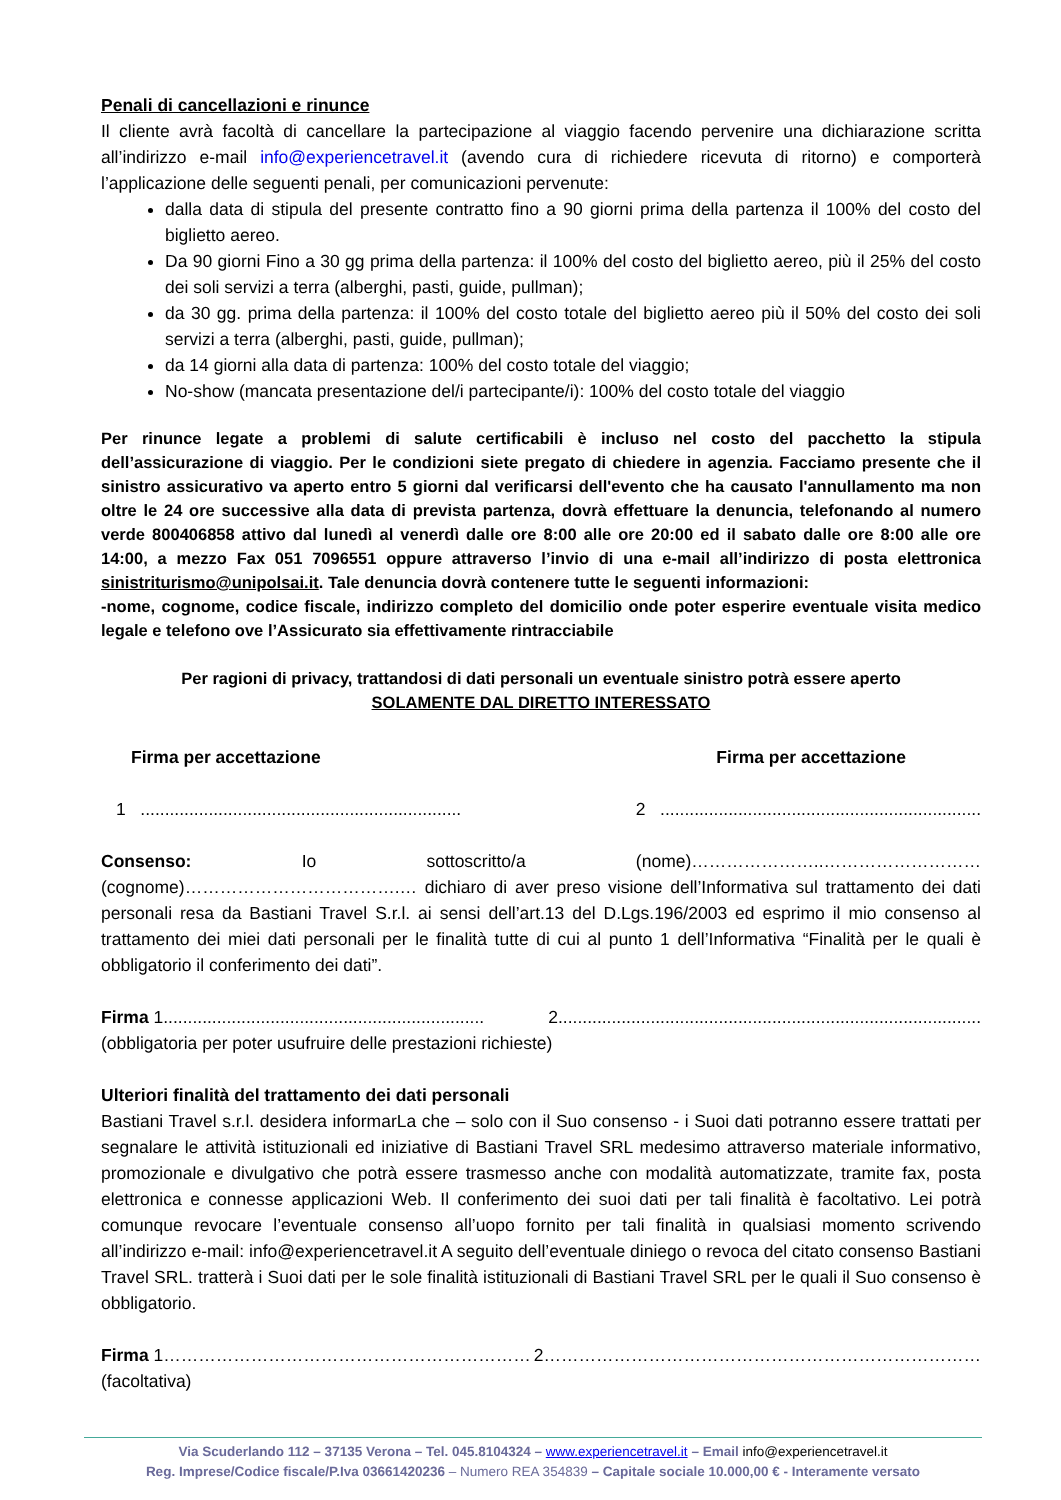Penali di cancellazioni e rinunce
Il cliente avrà facoltà di cancellare la partecipazione al viaggio facendo pervenire una dichiarazione scritta all’indirizzo e-mail info@experiencetravel.it (avendo cura di richiedere ricevuta di ritorno) e comporterà l’applicazione delle seguenti penali, per comunicazioni pervenute:
dalla data di stipula del presente contratto fino a 90 giorni prima della partenza il 100% del costo del biglietto aereo.
Da 90 giorni Fino a 30 gg prima della partenza: il 100% del costo del biglietto aereo, più il 25% del costo dei soli servizi a terra (alberghi, pasti, guide, pullman);
da 30 gg. prima della partenza: il 100% del costo totale del biglietto aereo più il 50% del costo dei soli servizi a terra (alberghi, pasti, guide, pullman);
da 14 giorni alla data di partenza: 100% del costo totale del viaggio;
No-show (mancata presentazione del/i partecipante/i): 100% del costo totale del viaggio
Per rinunce legate a problemi di salute certificabili è incluso nel costo del pacchetto la stipula dell’assicurazione di viaggio. Per le condizioni siete pregato di chiedere in agenzia. Facciamo presente che il sinistro assicurativo va aperto entro 5 giorni dal verificarsi dell'evento che ha causato l'annullamento ma non oltre le 24 ore successive alla data di prevista partenza, dovrà effettuare la denuncia, telefonando al numero verde 800406858 attivo dal lunedì al venerdì dalle ore 8:00 alle ore 20:00 ed il sabato dalle ore 8:00 alle ore 14:00, a mezzo Fax 051 7096551 oppure attraverso l’invio di una e-mail all’indirizzo di posta elettronica sinistriturismo@unipolsai.it. Tale denuncia dovrà contenere tutte le seguenti informazioni:
-nome, cognome, codice fiscale, indirizzo completo del domicilio onde poter esperire eventuale visita medico legale e telefono ove l’Assicurato sia effettivamente rintracciabile
Per ragioni di privacy, trattandosi di dati personali un eventuale sinistro potrà essere aperto
SOLAMENTE DAL DIRETTO INTERESSATO
Firma per accettazione Firma per accettazione
1 .................................................................. 2 ..................................................................
Consenso: Io sottoscritto/a (nome)…………………..……………………… (cognome)……………………………….… dichiaro di aver preso visione dell’Informativa sul trattamento dei dati personali resa da Bastiani Travel S.r.l. ai sensi dell’art.13 del D.Lgs.196/2003 ed esprimo il mio consenso al trattamento dei miei dati personali per le finalità tutte di cui al punto 1 dell’Informativa “Finalità per le quali è obbligatorio il conferimento dei dati”.
Firma 1.................................................................. 2.......................................................................................
(obbligatoria per poter usufruire delle prestazioni richieste)
Ulteriori finalità del trattamento dei dati personali
Bastiani Travel s.r.l. desidera informarLa che – solo con il Suo consenso - i Suoi dati potranno essere trattati per segnalare le attività istituzionali ed iniziative di Bastiani Travel SRL medesimo attraverso materiale informativo, promozionale e divulgativo che potrà essere trasmesso anche con modalità automatizzate, tramite fax, posta elettronica e connesse applicazioni Web. Il conferimento dei suoi dati per tali finalità è facoltativo. Lei potrà comunque revocare l’eventuale consenso all’uopo fornito per tali finalità in qualsiasi momento scrivendo all’indirizzo e-mail: info@experiencetravel.it A seguito dell’eventuale diniego o revoca del citato consenso Bastiani Travel SRL. tratterà i Suoi dati per le sole finalità istituzionali di Bastiani Travel SRL per le quali il Suo consenso è obbligatorio.
Firma 1……………………………………………………… 2…………………………………………………………………
(facoltativa)
Via Scuderlando 112 – 37135 Verona – Tel. 045.8104324 – www.experiencetravel.it – Email info@experiencetravel.it
Reg. Imprese/Codice fiscale/P.Iva 03661420236 – Numero REA 354839 – Capitale sociale 10.000,00 € - Interamente versato